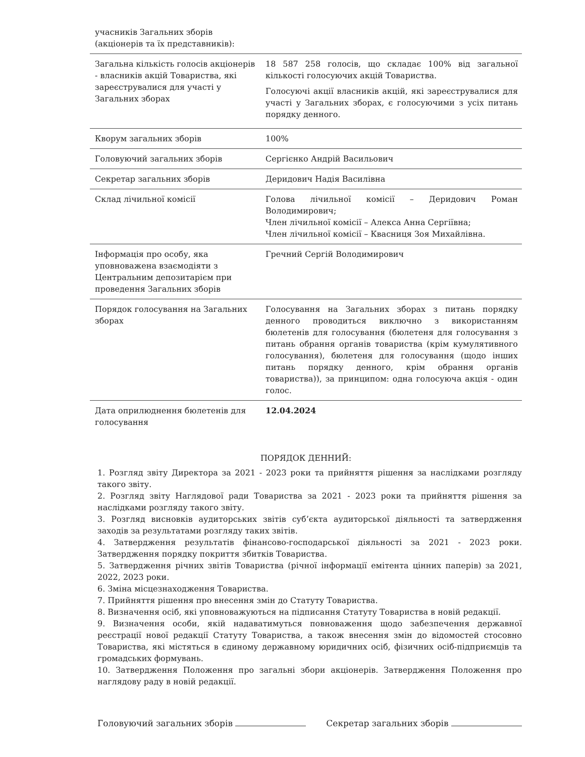| учасників Загальних зборів (акціонерів та їх представників): | |
| Загальна кількість голосів акціонерів - власників акцій Товариства, які зареєструвалися для участі у Загальних зборах | 18 587 258 голосів, що складає 100% від загальної кількості голосуючих акцій Товариства. Голосуючі акції власників акцій, які зареєструвалися для участі у Загальних зборах, є голосуючими з усіх питань порядку денного. |
| Кворум загальних зборів | 100% |
| Головуючий загальних зборів | Сергієнко Андрій Васильович |
| Секретар загальних зборів | Деридович Надія Василівна |
| Склад лічильної комісії | Голова лічильної комісії – Деридович Роман Володимирович; Член лічильної комісії – Алекса Анна Сергіївна; Член лічильної комісії – Квасниця Зоя Михайлівна. |
| Інформація про особу, яка уповноважена взаємодіяти з Центральним депозитарієм при проведення Загальних зборів | Гречний Сергій Володимирович |
| Порядок голосування на Загальних зборах | Голосування на Загальних зборах з питань порядку денного проводиться виключно з використанням бюлетенів для голосування (бюлетеня для голосування з питань обрання органів товариства (крім кумулятивного голосування), бюлетеня для голосування (щодо інших питань порядку денного, крім обрання органів товариства)), за принципом: одна голосуюча акція - один голос. |
| Дата оприлюднення бюлетенів для голосування | 12.04.2024 |
ПОРЯДОК ДЕННИЙ:
1. Розгляд звіту Директора за 2021 - 2023 роки та прийняття рішення за наслідками розгляду такого звіту.
2. Розгляд звіту Наглядової ради Товариства за 2021 - 2023 роки та прийняття рішення за наслідками розгляду такого звіту.
3. Розгляд висновків аудиторських звітів суб’єкта аудиторської діяльності та затвердження заходів за результатами розгляду таких звітів.
4. Затвердження результатів фінансово-господарської діяльності за 2021 - 2023 роки. Затвердження порядку покриття збитків Товариства.
5. Затвердження річних звітів Товариства (річної інформації емітента цінних паперів) за 2021, 2022, 2023 роки.
6. Зміна місцезнаходження Товариства.
7. Прийняття рішення про внесення змін до Статуту Товариства.
8. Визначення осіб, які уповноважуються на підписання Статуту Товариства в новій редакції.
9. Визначення особи, якій надаватимуться повноваження щодо забезпечення державної реєстрації нової редакції Статуту Товариства, а також внесення змін до відомостей стосовно Товариства, які містяться в єдиному державному юридичних осіб, фізичних осіб-підприємців та громадських формувань.
10. Затвердження Положення про загальні збори акціонерів. Затвердження Положення про наглядову раду в новій редакції.
Головуючий загальних зборів Секретар загальних зборів